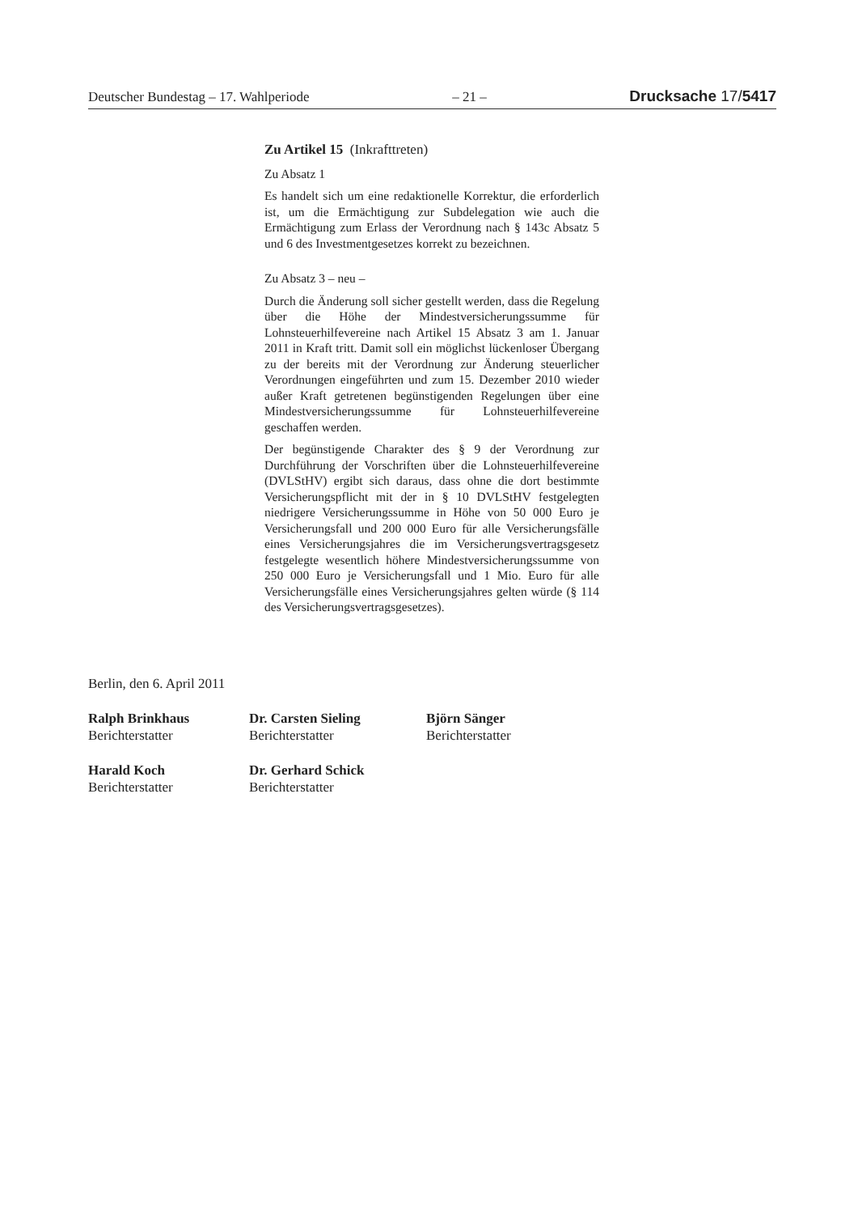Deutscher Bundestag – 17. Wahlperiode – 21 – Drucksache 17/5417
Zu Artikel 15 (Inkrafttreten)
Zu Absatz 1
Es handelt sich um eine redaktionelle Korrektur, die erforderlich ist, um die Ermächtigung zur Subdelegation wie auch die Ermächtigung zum Erlass der Verordnung nach § 143c Absatz 5 und 6 des Investmentgesetzes korrekt zu bezeichnen.
Zu Absatz 3 – neu –
Durch die Änderung soll sicher gestellt werden, dass die Regelung über die Höhe der Mindestversicherungssumme für Lohnsteuerhilfevereine nach Artikel 15 Absatz 3 am 1. Januar 2011 in Kraft tritt. Damit soll ein möglichst lückenloser Übergang zu der bereits mit der Verordnung zur Änderung steuerlicher Verordnungen eingeführten und zum 15. Dezember 2010 wieder außer Kraft getretenen begünstigenden Regelungen über eine Mindestversicherungssumme für Lohnsteuerhilfevereine geschaffen werden.
Der begünstigende Charakter des § 9 der Verordnung zur Durchführung der Vorschriften über die Lohnsteuerhilfevereine (DVLStHV) ergibt sich daraus, dass ohne die dort bestimmte Versicherungspflicht mit der in § 10 DVLStHV festgelegten niedrigere Versicherungssumme in Höhe von 50 000 Euro je Versicherungsfall und 200 000 Euro für alle Versicherungsfälle eines Versicherungsjahres die im Versicherungsvertragsgesetz festgelegte wesentlich höhere Mindestversicherungssumme von 250 000 Euro je Versicherungsfall und 1 Mio. Euro für alle Versicherungsfälle eines Versicherungsjahres gelten würde (§ 114 des Versicherungsvertragsgesetzes).
Berlin, den 6. April 2011
Ralph Brinkhaus
Berichterstatter
Dr. Carsten Sieling
Berichterstatter
Björn Sänger
Berichterstatter
Harald Koch
Berichterstatter
Dr. Gerhard Schick
Berichterstatter